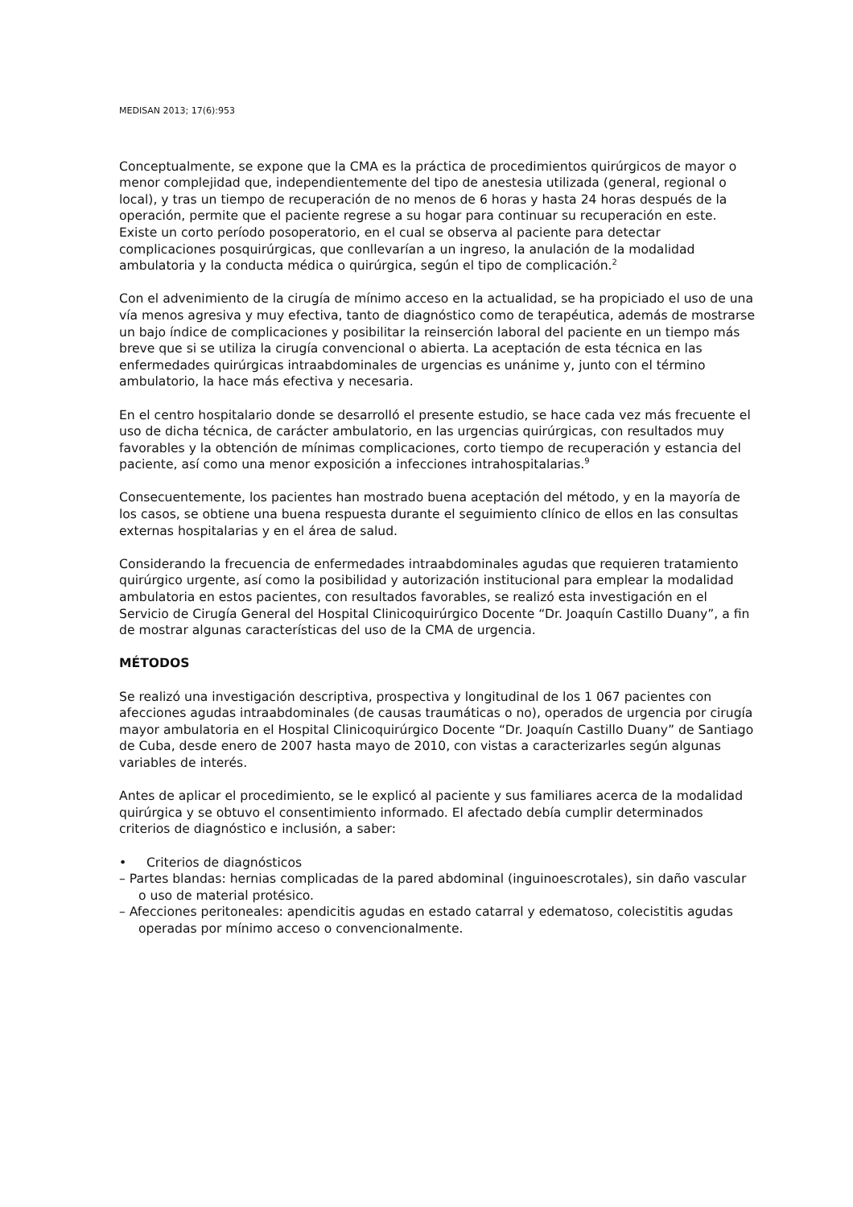MEDISAN 2013; 17(6):953
Conceptualmente, se expone que la CMA es la práctica de procedimientos quirúrgicos de mayor o menor complejidad que, independientemente del tipo de anestesia utilizada (general, regional o local), y tras un tiempo de recuperación de no menos de 6 horas y hasta 24 horas después de la operación, permite que el paciente regrese a su hogar para continuar su recuperación en este. Existe un corto período posoperatorio, en el cual se observa al paciente para detectar complicaciones posquirúrgicas, que conllevarían a un ingreso, la anulación de la modalidad ambulatoria y la conducta médica o quirúrgica, según el tipo de complicación.<sup>2</sup>
Con el advenimiento de la cirugía de mínimo acceso en la actualidad, se ha propiciado el uso de una vía menos agresiva y muy efectiva, tanto de diagnóstico como de terapéutica, además de mostrarse un bajo índice de complicaciones y posibilitar la reinserción laboral del paciente en un tiempo más breve que si se utiliza la cirugía convencional o abierta. La aceptación de esta técnica en las enfermedades quirúrgicas intraabdominales de urgencias es unánime y, junto con el término ambulatorio, la hace más efectiva y necesaria.
En el centro hospitalario donde se desarrolló el presente estudio, se hace cada vez más frecuente el uso de dicha técnica, de carácter ambulatorio, en las urgencias quirúrgicas, con resultados muy favorables y la obtención de mínimas complicaciones, corto tiempo de recuperación y estancia del paciente, así como una menor exposición a infecciones intrahospitalarias.<sup>9</sup>
Consecuentemente, los pacientes han mostrado buena aceptación del método, y en la mayoría de los casos, se obtiene una buena respuesta durante el seguimiento clínico de ellos en las consultas externas hospitalarias y en el área de salud.
Considerando la frecuencia de enfermedades intraabdominales agudas que requieren tratamiento quirúrgico urgente, así como la posibilidad y autorización institucional para emplear la modalidad ambulatoria en estos pacientes, con resultados favorables, se realizó esta investigación en el Servicio de Cirugía General del Hospital Clinicoquirúrgico Docente “Dr. Joaquín Castillo Duany”, a fin de mostrar algunas características del uso de la CMA de urgencia.
MÉTODOS
Se realizó una investigación descriptiva, prospectiva y longitudinal de los 1 067 pacientes con afecciones agudas intraabdominales (de causas traumáticas o no), operados de urgencia por cirugía mayor ambulatoria en el Hospital Clinicoquirúrgico Docente “Dr. Joaquín Castillo Duany” de Santiago de Cuba, desde enero de 2007 hasta mayo de 2010, con vistas a caracterizarles según algunas variables de interés.
Antes de aplicar el procedimiento, se le explicó al paciente y sus familiares acerca de la modalidad quirúrgica y se obtuvo el consentimiento informado. El afectado debía cumplir determinados criterios de diagnóstico e inclusión, a saber:
• Criterios de diagnósticos
– Partes blandas: hernias complicadas de la pared abdominal (inguinoescrotales), sin daño vascular o uso de material protésico.
– Afecciones peritoneales: apendicitis agudas en estado catarral y edematoso, colecistitis agudas operadas por mínimo acceso o convencionalmente.